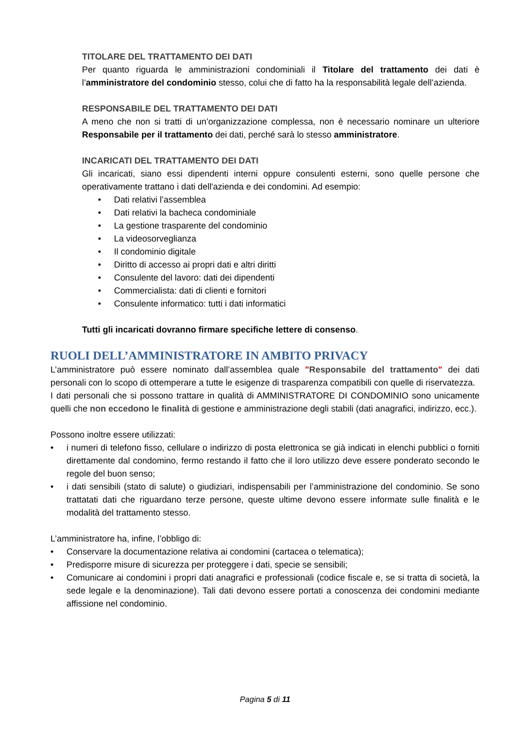TITOLARE DEL TRATTAMENTO DEI DATI
Per quanto riguarda le amministrazioni condominiali il Titolare del trattamento dei dati è l’amministratore del condominio stesso, colui che di fatto ha la responsabilità legale dell’azienda.
RESPONSABILE DEL TRATTAMENTO DEI DATI
A meno che non si tratti di un’organizzazione complessa, non è necessario nominare un ulteriore Responsabile per il trattamento dei dati, perché sarà lo stesso amministratore.
INCARICATI DEL TRATTAMENTO DEI DATI
Gli incaricati, siano essi dipendenti interni oppure consulenti esterni, sono quelle persone che operativamente trattano i dati dell'azienda e dei condomini. Ad esempio:
• Dati relativi l’assemblea
• Dati relativi la bacheca condominiale
• La gestione trasparente del condominio
• La videosorveglianza
• Il condominio digitale
• Diritto di accesso ai propri dati e altri diritti
• Consulente del lavoro: dati dei dipendenti
• Commercialista: dati di clienti e fornitori
• Consulente informatico: tutti i dati informatici
Tutti gli incaricati dovranno firmare specifiche lettere di consenso.
RUOLI DELL’AMMINISTRATORE IN AMBITO PRIVACY
L’amministratore può essere nominato dall’assemblea quale "Responsabile del trattamento" dei dati personali con lo scopo di ottemperare a tutte le esigenze di trasparenza compatibili con quelle di riservatezza.
I dati personali che si possono trattare in qualità di AMMINISTRATORE DI CONDOMINIO sono unicamente quelli che non eccedono le finalità di gestione e amministrazione degli stabili (dati anagrafici, indirizzo, ecc.).
Possono inoltre essere utilizzati:
• i numeri di telefono fisso, cellulare o indirizzo di posta elettronica se già indicati in elenchi pubblici o forniti direttamente dal condomino, fermo restando il fatto che il loro utilizzo deve essere ponderato secondo le regole del buon senso;
• i dati sensibili (stato di salute) o giudiziari, indispensabili per l’amministrazione del condominio. Se sono trattatati dati che riguardano terze persone, queste ultime devono essere informate sulle finalità e le modalità del trattamento stesso.
L’amministratore ha, infine, l’obbligo di:
• Conservare la documentazione relativa ai condomini (cartacea o telematica);
• Predisporre misure di sicurezza per proteggere i dati, specie se sensibili;
• Comunicare ai condomini i propri dati anagrafici e professionali (codice fiscale e, se si tratta di società, la sede legale e la denominazione). Tali dati devono essere portati a conoscenza dei condomini mediante affissione nel condominio.
Pagina 5 di 11